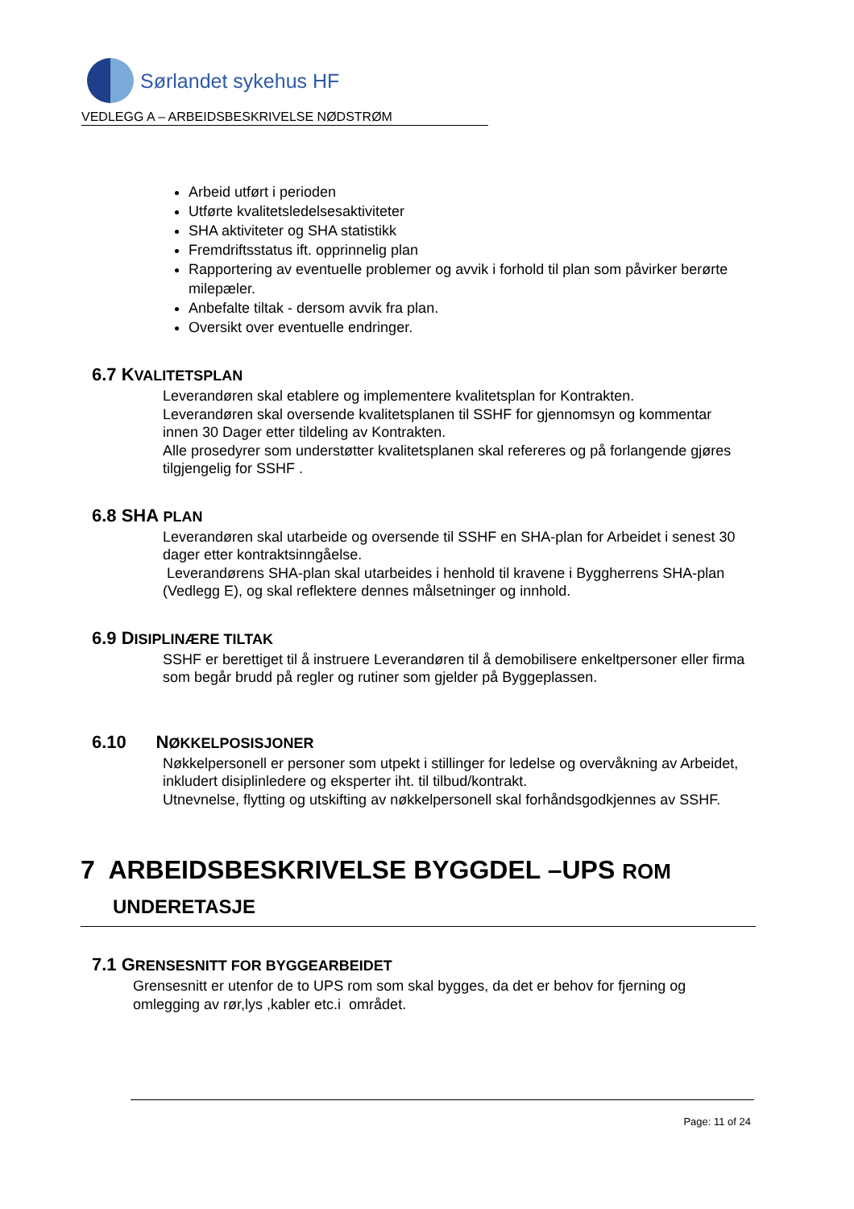Sørlandet sykehus HF
VEDLEGG A – ARBEIDSBESKRIVELSE NØDSTRØM
Arbeid utført i perioden
Utførte kvalitetsledelsesaktiviteter
SHA aktiviteter og SHA statistikk
Fremdriftsstatus ift. opprinnelig plan
Rapportering av eventuelle problemer og avvik i forhold til plan som påvirker berørte milepæler.
Anbefalte tiltak - dersom avvik fra plan.
Oversikt over eventuelle endringer.
6.7 KVALITETSPLAN
Leverandøren skal etablere og implementere kvalitetsplan for Kontrakten.
Leverandøren skal oversende kvalitetsplanen til SSHF for gjennomsyn og kommentar innen 30 Dager etter tildeling av Kontrakten.
Alle prosedyrer som understøtter kvalitetsplanen skal refereres og på forlangende gjøres tilgjengelig for SSHF .
6.8 SHA PLAN
Leverandøren skal utarbeide og oversende til SSHF en SHA-plan for Arbeidet i senest 30 dager etter kontraktsinngåelse.
Leverandørens SHA-plan skal utarbeides i henhold til kravene i Byggherrens SHA-plan
(Vedlegg E), og skal reflektere dennes målsetninger og innhold.
6.9 DISIPLINÆRE TILTAK
SSHF er berettiget til å instruere Leverandøren til å demobilisere enkeltpersoner eller firma som begår brudd på regler og rutiner som gjelder på Byggeplassen.
6.10 NØKKELPOSISJONER
Nøkkelpersonell er personer som utpekt i stillinger for ledelse og overvåkning av Arbeidet, inkludert disiplinledere og eksperter iht. til tilbud/kontrakt.
Utnevnelse, flytting og utskifting av nøkkelpersonell skal forhåndsgodkjennes av SSHF.
7 ARBEIDSBESKRIVELSE BYGGDEL –UPS ROM
UNDERETASJE
7.1 GRENSESNITT FOR BYGGEARBEIDET
Grensesnitt er utenfor de to UPS rom som skal bygges, da det er behov for fjerning og omlegging av rør,lys ,kabler etc.i området.
Page: 11 of 24